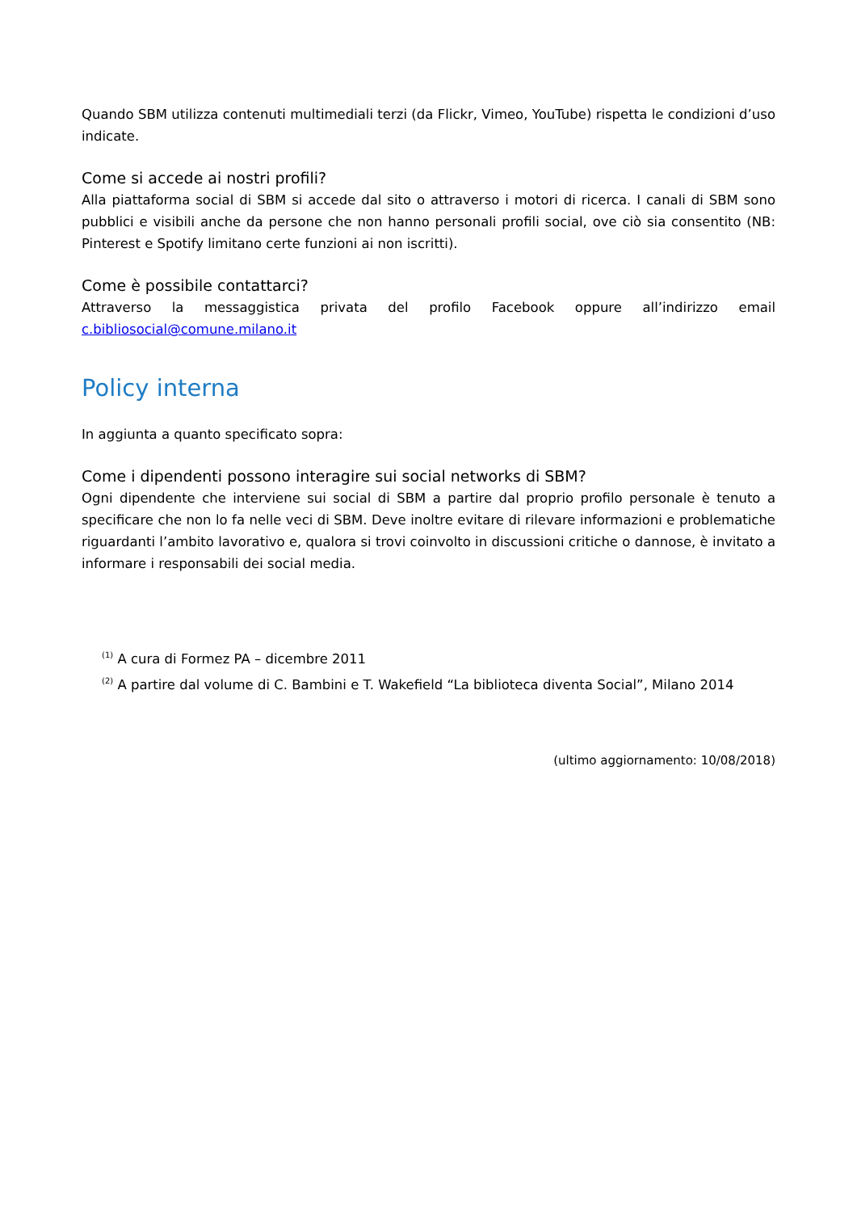Quando SBM utilizza contenuti multimediali terzi (da Flickr, Vimeo, YouTube) rispetta le condizioni d’uso indicate.
Come si accede ai nostri profili?
Alla piattaforma social di SBM si accede dal sito o attraverso i motori di ricerca. I canali di SBM sono pubblici e visibili anche da persone che non hanno personali profili social, ove ciò sia consentito (NB: Pinterest e Spotify limitano certe funzioni ai non iscritti).
Come è possibile contattarci?
Attraverso la messaggistica privata del profilo Facebook oppure all’indirizzo email c.bibliosocial@comune.milano.it
Policy interna
In aggiunta a quanto specificato sopra:
Come i dipendenti possono interagire sui social networks di SBM?
Ogni dipendente che interviene sui social di SBM a partire dal proprio profilo personale è tenuto a specificare che non lo fa nelle veci di SBM. Deve inoltre evitare di rilevare informazioni e problematiche riguardanti l’ambito lavorativo e, qualora si trovi coinvolto in discussioni critiche o dannose, è invitato a informare i responsabili dei social media.
<sup>(1)</sup> A cura di Formez PA – dicembre 2011
<sup>(2)</sup> A partire dal volume di C. Bambini e T. Wakefield “La biblioteca diventa Social”, Milano 2014
(ultimo aggiornamento: 10/08/2018)